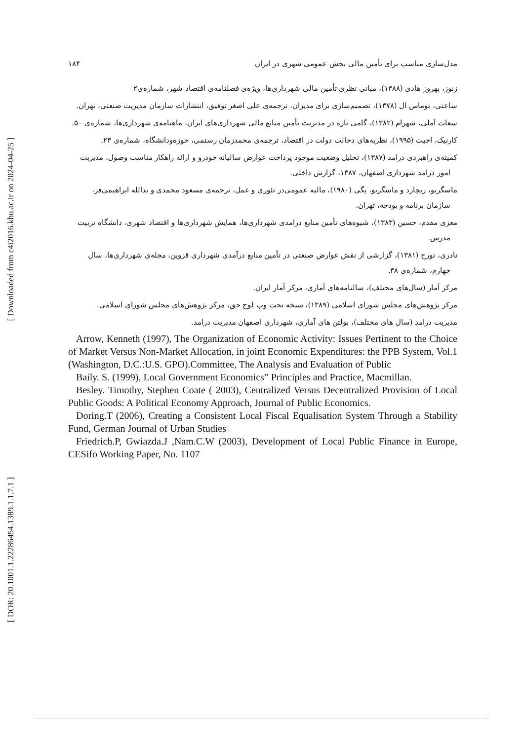[ Downloaded from c4i2016.khu.ac.ir on 2024-04-25 ]
[ DOR: 20.1001.1.22286454.1389.1.1.7.1 ]
مدل‌سازی مناسب برای تأمین مالی بخش عمومی شهری در ایران ۱۸۴
زنوز، بهروز هادی (۱۳۸۸)، مبانی نظری تأمین مالی شهرداری‌ها، ویژه‌ی فصلنامه‌ی اقتصاد شهر، شماره‌ی۲
ساعتی، توماس ال (۱۳۷۸)، تصمیم‌سازی برای مدیران، ترجمه‌ی علی اصغر توفیق، انتشارات سازمان مدیریت صنعتی، تهران.
سعات آملی، شهرام (۱۳۸۲)، گامی تازه در مدیریت تأمین منابع مالی شهرداری‌های ایران، ماهنامه‌ی شهرداری‌ها، شماره‌ی ۵۰.
کارنیک، اجیت (۱۹۹۵)، نظریه‌های دخالت دولت در اقتصاد، ترجمه‌ی محمدزمان رستمی، حوزه‌ودانشگاه، شماره‌ی ۲۳.
کمیته‌ی راهبردی درامد (۱۳۸۷)، تحلیل وضعیت موجود پرداخت عوارض سالیانه خودرو و ارائه راهکار مناسب وصول، مدیریت امور درامد شهرداری اصفهان، ۱۳۸۷، گزارش داخلی.
ماسگریو، ریچارد و ماسگریو، پگی (۱۹۸۰)، مالیه عمومی‌در تئوری و عمل، ترجمه‌ی مسعود محمدی و یدالله ابراهیمی‌فر، سازمان برنامه و بودجه، تهران.
معزی مقدم، حسین (۱۳۸۳)، شیوه‌های تأمین منابع درامدی شهرداری‌ها، همایش شهرداری‌ها و اقتصاد شهری، دانشگاه تربیت مدرس.
نادری، تورج (۱۳۸۱)، گزارشی از نقش عوارض صنعتی در تأمین منابع درآمدی شهرداری قزوین، مجله‌ی شهرداری‌ها، سال چهارم، شماره‌ی ۳۸.
مرکز آمار (سال‌های مختلف)، سالنامه‌های آماری، مرکز آمار ایران.
مرکز پژوهش‌های مجلس شورای اسلامی (۱۳۸۹)، نسخه تحت وب لوح حق، مرکز پژوهش‌های مجلس شورای اسلامی.
مدیریت درامد (سال های مختلف)، بولتن های آماری، شهرداری اصفهان مدیریت درامد.
Arrow, Kenneth (1997), The Organization of Economic Activity: Issues Pertinent to the Choice of Market Versus Non-Market Allocation, in joint Economic Expenditures: the PPB System, Vol.1 (Washington, D.C.:U.S. GPO).Committee, The Analysis and Evaluation of Public
Baily. S. (1999), Local Government Economics” Principles and Practice, Macmillan.
Besley. Timothy, Stephen Coate ( 2003), Centralized Versus Decentralized Provision of Local Public Goods: A Political Economy Approach, Journal of Public Economics.
Doring.T (2006), Creating a Consistent Local Fiscal Equalisation System Through a Stability Fund, German Journal of Urban Studies
Friedrich.P, Gwiazda.J ,Nam.C.W (2003), Development of Local Public Finance in Europe, CESifo Working Paper, No. 1107